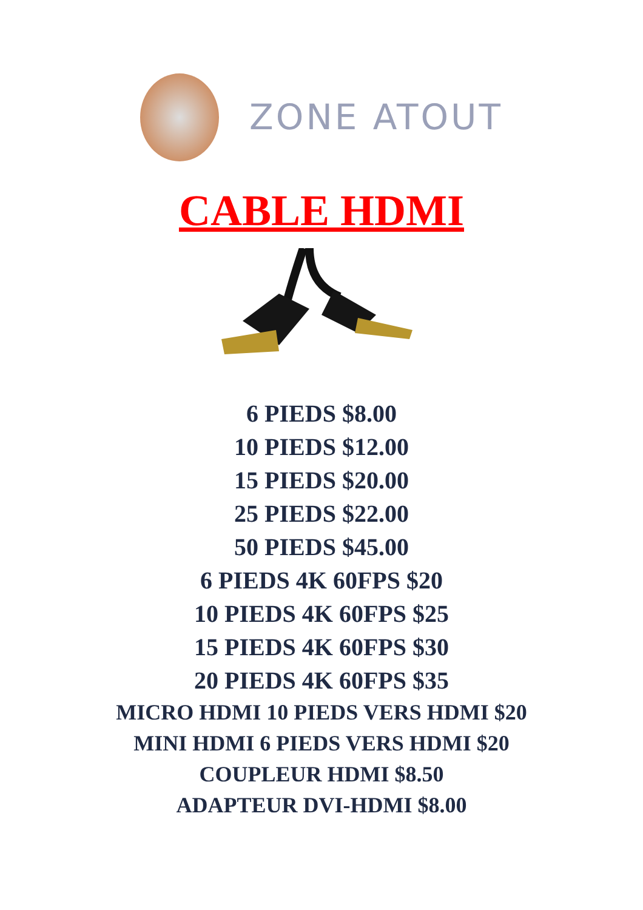ZONE ATOUT
CABLE HDMI
6 PIEDS $8.00
10 PIEDS $12.00
15 PIEDS $20.00
25 PIEDS $22.00
50 PIEDS $45.00
6 PIEDS 4K 60FPS $20
10 PIEDS 4K 60FPS $25
15 PIEDS 4K 60FPS $30
20 PIEDS 4K 60FPS $35
MICRO HDMI 10 PIEDS VERS HDMI $20
MINI HDMI 6 PIEDS VERS HDMI $20
COUPLEUR HDMI $8.50
ADAPTEUR DVI-HDMI $8.00